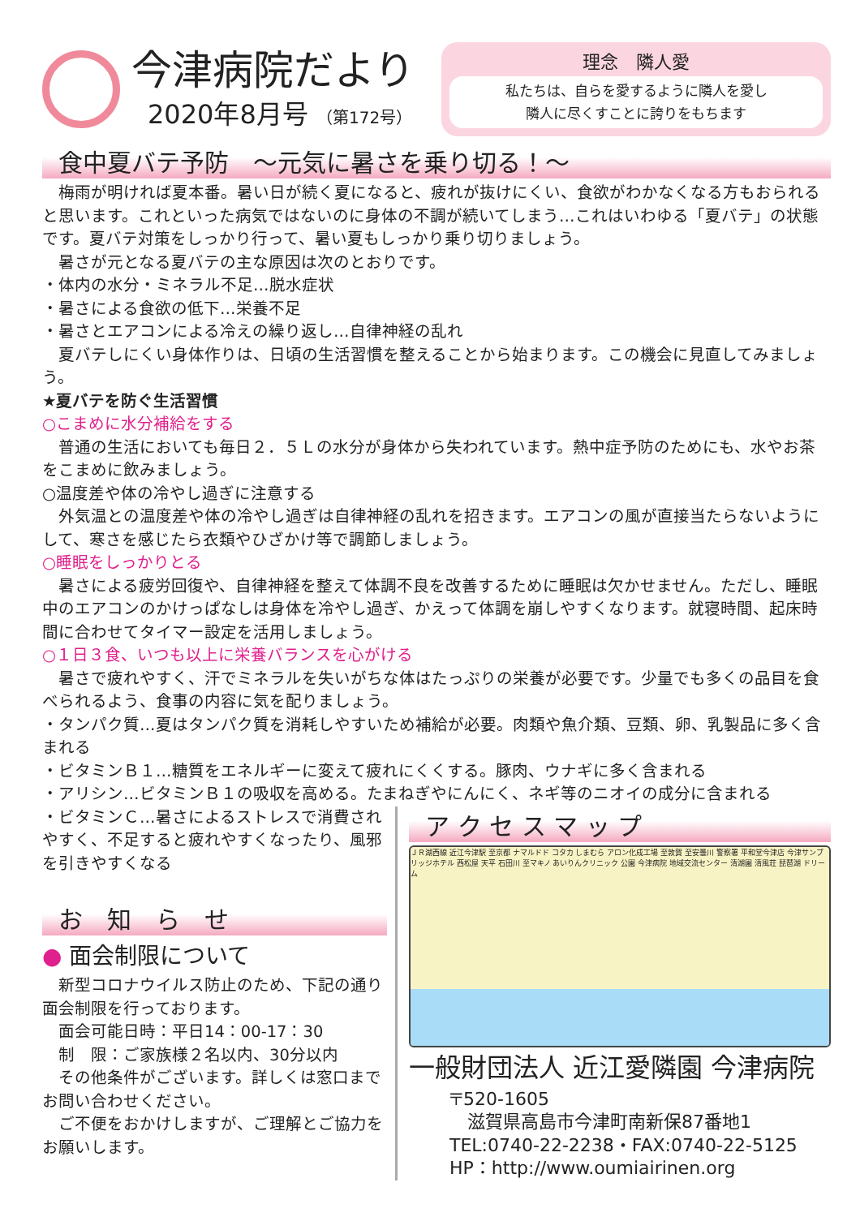今津病院だより
2020年8月号 （第172号）
理念　隣人愛
私たちは、自らを愛するように隣人を愛し
隣人に尽くすことに誇りをもちます
食中夏バテ予防　～元気に暑さを乗り切る！～
　梅雨が明ければ夏本番。暑い日が続く夏になると、疲れが抜けにくい、食欲がわかなくなる方もおられると思います。これといった病気ではないのに身体の不調が続いてしまう…これはいわゆる「夏バテ」の状態です。夏バテ対策をしっかり行って、暑い夏もしっかり乗り切りましょう。
　暑さが元となる夏バテの主な原因は次のとおりです。
・体内の水分・ミネラル不足…脱水症状
・暑さによる食欲の低下…栄養不足
・暑さとエアコンによる冷えの繰り返し…自律神経の乱れ
　夏バテしにくい身体作りは、日頃の生活習慣を整えることから始まります。この機会に見直してみましょう。
★夏バテを防ぐ生活習慣
○こまめに水分補給をする
　普通の生活においても毎日２．５Ｌの水分が身体から失われています。熱中症予防のためにも、水やお茶をこまめに飲みましょう。
○温度差や体の冷やし過ぎに注意する
　外気温との温度差や体の冷やし過ぎは自律神経の乱れを招きます。エアコンの風が直接当たらないようにして、寒さを感じたら衣類やひざかけ等で調節しましょう。
○睡眠をしっかりとる
　暑さによる疲労回復や、自律神経を整えて体調不良を改善するために睡眠は欠かせません。ただし、睡眠中のエアコンのかけっぱなしは身体を冷やし過ぎ、かえって体調を崩しやすくなります。就寝時間、起床時間に合わせてタイマー設定を活用しましょう。
○１日３食、いつも以上に栄養バランスを心がける
　暑さで疲れやすく、汗でミネラルを失いがちな体はたっぷりの栄養が必要です。少量でも多くの品目を食べられるよう、食事の内容に気を配りましょう。
・タンパク質…夏はタンパク質を消耗しやすいため補給が必要。肉類や魚介類、豆類、卵、乳製品に多く含まれる
・ビタミンＢ１…糖質をエネルギーに変えて疲れにくくする。豚肉、ウナギに多く含まれる
・アリシン…ビタミンＢ１の吸収を高める。たまねぎやにんにく、ネギ等のニオイの成分に含まれる
・ビタミンＣ…暑さによるストレスで消費されやすく、不足すると疲れやすくなったり、風邪を引きやすくなる
お　知　ら　せ
● 面会制限について
　新型コロナウイルス防止のため、下記の通り面会制限を行っております。
　面会可能日時：平日14：00-17：30
　制　限：ご家族様２名以内、30分以内
　その他条件がございます。詳しくは窓口までお問い合わせください。
　ご不便をおかけしますが、ご理解とご協力をお願いします。
ア ク セ ス マ ッ プ
ＪＲ湖西線 近江今津駅 至京都 ナマルドド コタカ しまむら アロン化成工場 至敦賀 至安曇川 警察署 平和堂今津店 今津サンブリッジホテル 西松屋 天平 石田川 至マキノ あいりんクリニック 公園 今津病院 地域交流センター 清湖園 清風荘 琵琶湖 ドリーム
一般財団法人 近江愛隣園 今津病院
〒520-1605
　滋賀県高島市今津町南新保87番地1
TEL:0740-22-2238・FAX:0740-22-5125
HP：http://www.oumiairinen.org